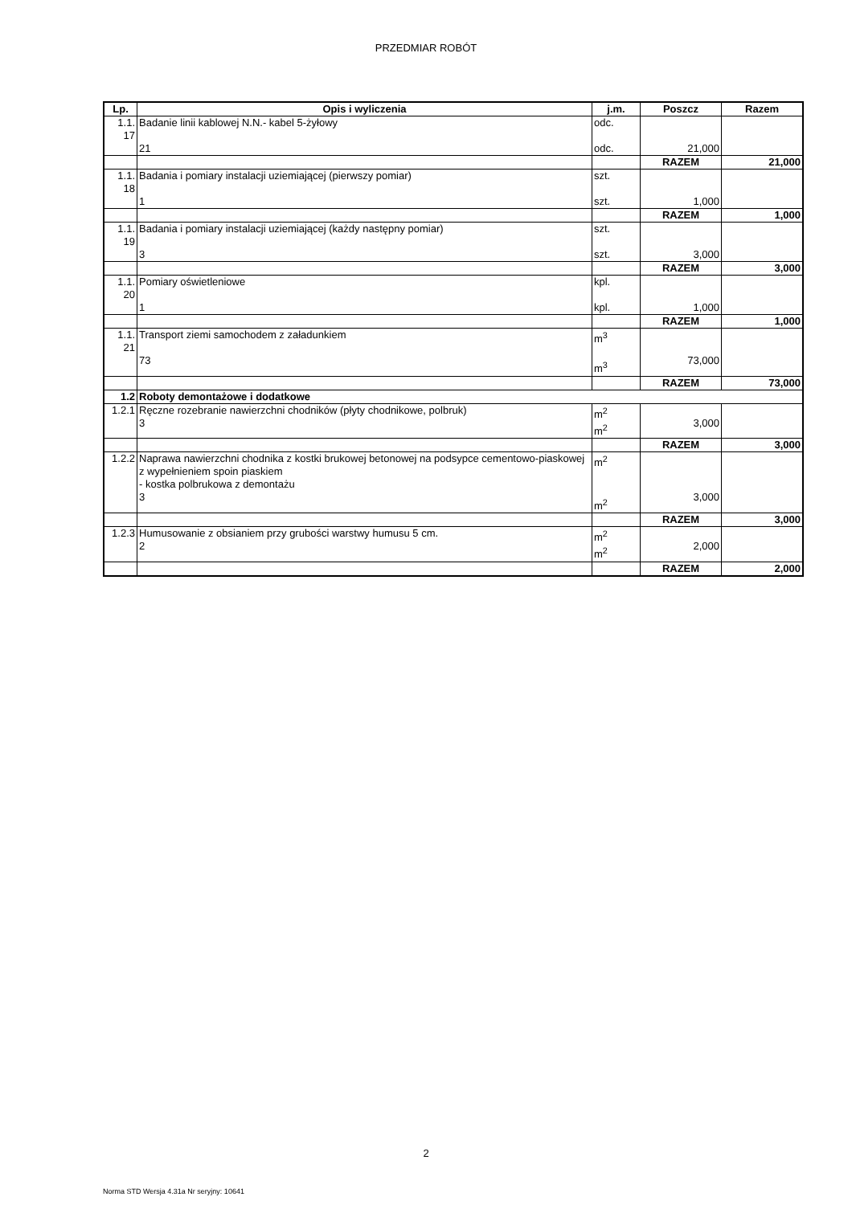PRZEDMIAR ROBÓT
| Lp. | Opis i wyliczenia | j.m. | Poszcz | Razem |
| --- | --- | --- | --- | --- |
| 1.1. 17 | Badanie linii kablowej N.N.- kabel 5-żyłowy 21 | odc. odc. | 21,000 | |
| | | | RAZEM | 21,000 |
| 1.1. 18 | Badania i pomiary instalacji uziemiającej (pierwszy pomiar) 1 | szt. szt. | 1,000 | |
| | | | RAZEM | 1,000 |
| 1.1. 19 | Badania i pomiary instalacji uziemiającej (każdy następny pomiar) 3 | szt. szt. | 3,000 | |
| | | | RAZEM | 3,000 |
| 1.1. 20 | Pomiary oświetleniowe 1 | kpl. kpl. | 1,000 | |
| | | | RAZEM | 1,000 |
| 1.1. 21 | Transport ziemi samochodem z załadunkiem 73 | m<sup>3</sup> m<sup>3</sup> | 73,000 | |
| | | | RAZEM | 73,000 |
| 1.2 | Roboty demontażowe i dodatkowe | | | |
| 1.2.1 | Ręczne rozebranie nawierzchni chodników (płyty chodnikowe, polbruk) 3 | m<sup>2</sup> m<sup>2</sup> | 3,000 | |
| | | | RAZEM | 3,000 |
| 1.2.2 | Naprawa nawierzchni chodnika z kostki brukowej betonowej na podsypce cementowo-piaskowej z wypełnieniem spoin piaskiem - kostka polbrukowa z demontażu 3 | m<sup>2</sup> m<sup>2</sup> | 3,000 | |
| | | | RAZEM | 3,000 |
| 1.2.3 | Humusowanie z obsianiem przy grubości warstwy humusu 5 cm. 2 | m<sup>2</sup> m<sup>2</sup> | 2,000 | |
| | | | RAZEM | 2,000 |
2
Norma STD Wersja 4.31a Nr seryjny: 10641